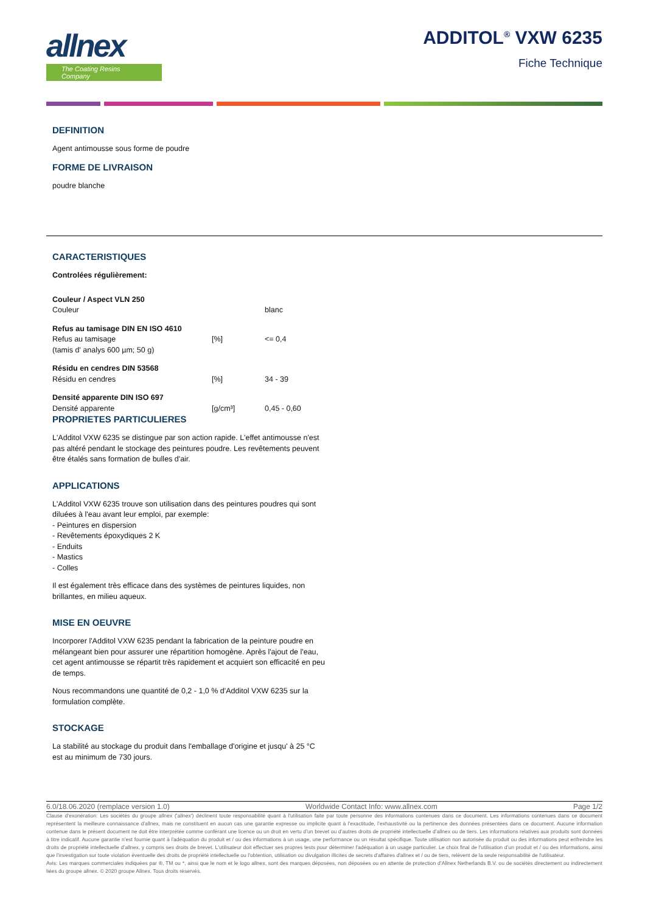allnex
The Coating Resins Company
ADDITOL<sup>®</sup> VXW 6235
Fiche Technique
DEFINITION
Agent antimousse sous forme de poudre
FORME DE LIVRAISON
poudre blanche
CARACTERISTIQUES
Controlées régulièrement:
| Couleur / Aspect VLN 250 | | |
| Couleur | | blanc |
| Refus au tamisage DIN EN ISO 4610 | | |
| Refus au tamisage (tamis d' analys 600 µm; 50 g) | [%] | <= 0,4 |
| Résidu en cendres DIN 53568 | | |
| Résidu en cendres | [%] | 34 - 39 |
| Densité apparente DIN ISO 697 | | |
| Densité apparente | [g/cm³] | 0,45 - 0,60 |
PROPRIETES PARTICULIERES
L'Additol VXW 6235 se distingue par son action rapide. L'effet antimousse n'est pas altéré pendant le stockage des peintures poudre. Les revêtements peuvent être étalés sans formation de bulles d'air.
APPLICATIONS
L'Additol VXW 6235 trouve son utilisation dans des peintures poudres qui sont diluées à l'eau avant leur emploi, par exemple:
- Peintures en dispersion
- Revêtements époxydiques 2 K
- Enduits
- Mastics
- Colles
Il est également très efficace dans des systèmes de peintures liquides, non brillantes, en milieu aqueux.
MISE EN OEUVRE
Incorporer l'Additol VXW 6235 pendant la fabrication de la peinture poudre en mélangeant bien pour assurer une répartition homogène. Après l'ajout de l'eau, cet agent antimousse se répartit très rapidement et acquiert son efficacité en peu de temps.
Nous recommandons une quantité de 0,2 - 1,0 % d'Additol VXW 6235 sur la formulation complète.
STOCKAGE
La stabilité au stockage du produit dans l'emballage d'origine et jusqu' à 25 °C est au minimum de 730 jours.
6.0/18.06.2020 (remplace version 1.0) Worldwide Contact Info: www.allnex.com Page 1/2
Clause d’exonération: Les sociétés du groupe allnex ('allnex') déclinent toute responsabilité quant à l'utilisation faite par toute personne des informations contenues dans ce document. Les informations contenues dans ce document représentent la meilleure connaissance d’allnex, mais ne constituent en aucun cas une garantie expresse ou implicite quant à l’exactitude, l’exhaustivité ou la pertinence des données présentées dans ce document. Aucune information contenue dans le présent document ne doit être interprétée comme conférant une licence ou un droit en vertu d’un brevet ou d’autres droits de propriété intellectuelle d’allnex ou de tiers. Les informations relatives aux produits sont données à titre indicatif. Aucune garantie n'est fournie quant à l'adéquation du produit et / ou des informations à un usage, une performance ou un résultat spécifique. Toute utilisation non autorisée du produit ou des informations peut enfreindre les droits de propriété intellectuelle d’allnex, y compris ses droits de brevet. L'utilisateur doit effectuer ses propres tests pour déterminer l'adéquation à un usage particulier. Le choix final de l'utilisation d’un produit et / ou des informations, ainsi que l'investigation sur toute violation éventuelle des droits de propriété intellectuelle ou l’obtention, utilisation ou divulgation illicites de secrets d'affaires d'allnex et / ou de tiers, relèvent de la seule responsabilité de l'utilisateur.
Avis: Les marques commerciales indiquées par ®, TM ou *, ainsi que le nom et le logo allnex, sont des marques déposées, non déposées ou en attente de protection d’Allnex Netherlands B.V. ou de sociétés directement ou indirectement liées du groupe allnex. © 2020 groupe Allnex. Tous droits réservés.